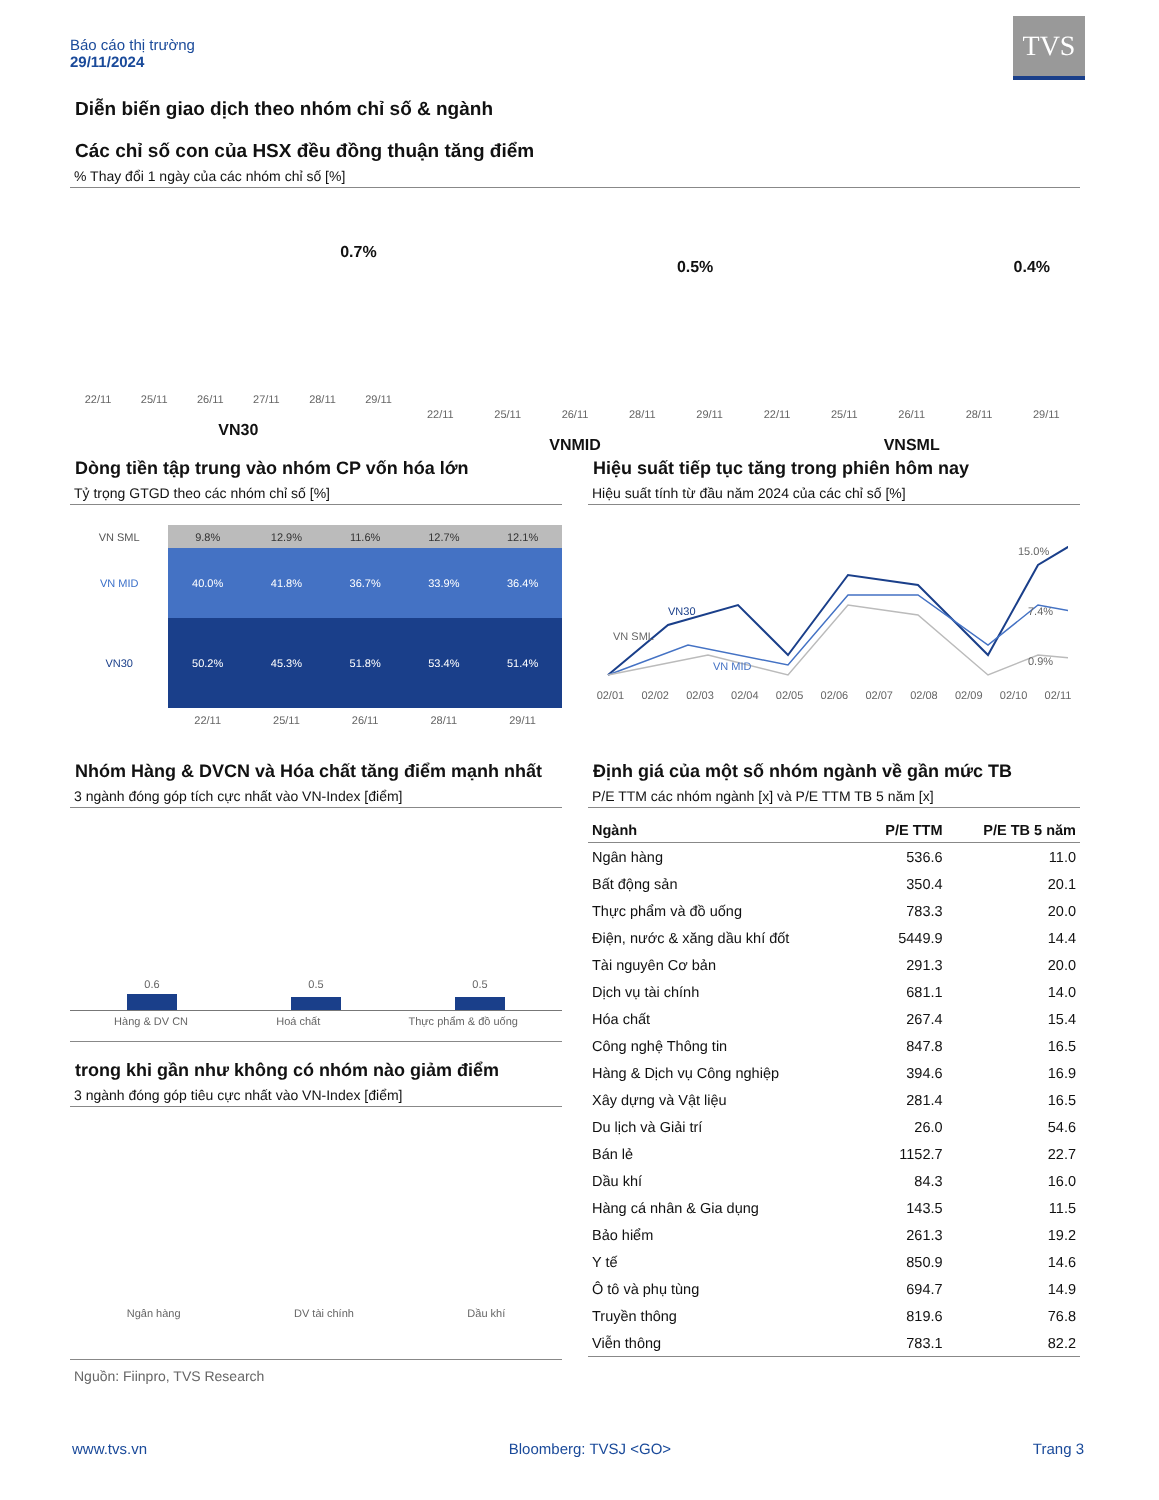Báo cáo thị trường
29/11/2024
TVS
Diễn biến giao dịch theo nhóm chỉ số & ngành
Các chỉ số con của HSX đều đồng thuận tăng điểm
% Thay đổi 1 ngày của các nhóm chỉ số [%]
0.7%
22/11 25/11 26/11 27/11 28/11 29/11
VN30
0.5%
22/11 25/11 26/11 28/11 29/11
VNMID
0.4%
22/11 25/11 26/11 28/11 29/11
VNSML
Dòng tiền tập trung vào nhóm CP vốn hóa lớn
Tỷ trọng GTGD theo các nhóm chỉ số [%]
| VN SML | 9.8% | 12.9% | 11.6% | 12.7% | 12.1% |
| VN MID | 40.0% | 41.8% | 36.7% | 33.9% | 36.4% |
| VN30 | 50.2% | 45.3% | 51.8% | 53.4% | 51.4% |
| | 22/11 | 25/11 | 26/11 | 28/11 | 29/11 |
Hiệu suất tiếp tục tăng trong phiên hôm nay
Hiệu suất tính từ đầu năm 2024 của các chỉ số [%]
VN30
VN SML
VN MID
15.0%
7.4%
0.9%
02/01 02/02 02/03 02/04 02/05 02/06 02/07 02/08 02/09 02/10 02/11
Nhóm Hàng & DVCN và Hóa chất tăng điểm mạnh nhất
3 ngành đóng góp tích cực nhất vào VN-Index [điểm]
0.6 0.5 0.5
Hàng & DV CN Hoá chất Thực phẩm & đồ uống
trong khi gần như không có nhóm nào giảm điểm
3 ngành đóng góp tiêu cực nhất vào VN-Index [điểm]
Ngân hàng DV tài chính Dầu khí
Nguồn: Fiinpro, TVS Research
Định giá của một số nhóm ngành về gần mức TB
P/E TTM các nhóm ngành [x] và P/E TTM TB 5 năm [x]
| Ngành | P/E TTM | P/E TB 5 năm |
| --- | --- | --- |
| Ngân hàng | 536.6 | 11.0 |
| Bất động sản | 350.4 | 20.1 |
| Thực phẩm và đồ uống | 783.3 | 20.0 |
| Điện, nước & xăng dầu khí đốt | 5449.9 | 14.4 |
| Tài nguyên Cơ bản | 291.3 | 20.0 |
| Dịch vụ tài chính | 681.1 | 14.0 |
| Hóa chất | 267.4 | 15.4 |
| Công nghệ Thông tin | 847.8 | 16.5 |
| Hàng & Dịch vụ Công nghiệp | 394.6 | 16.9 |
| Xây dựng và Vật liệu | 281.4 | 16.5 |
| Du lịch và Giải trí | 26.0 | 54.6 |
| Bán lẻ | 1152.7 | 22.7 |
| Dầu khí | 84.3 | 16.0 |
| Hàng cá nhân & Gia dụng | 143.5 | 11.5 |
| Bảo hiểm | 261.3 | 19.2 |
| Y tế | 850.9 | 14.6 |
| Ô tô và phụ tùng | 694.7 | 14.9 |
| Truyền thông | 819.6 | 76.8 |
| Viễn thông | 783.1 | 82.2 |
www.tvs.vn Bloomberg: TVSJ <GO> Trang 3